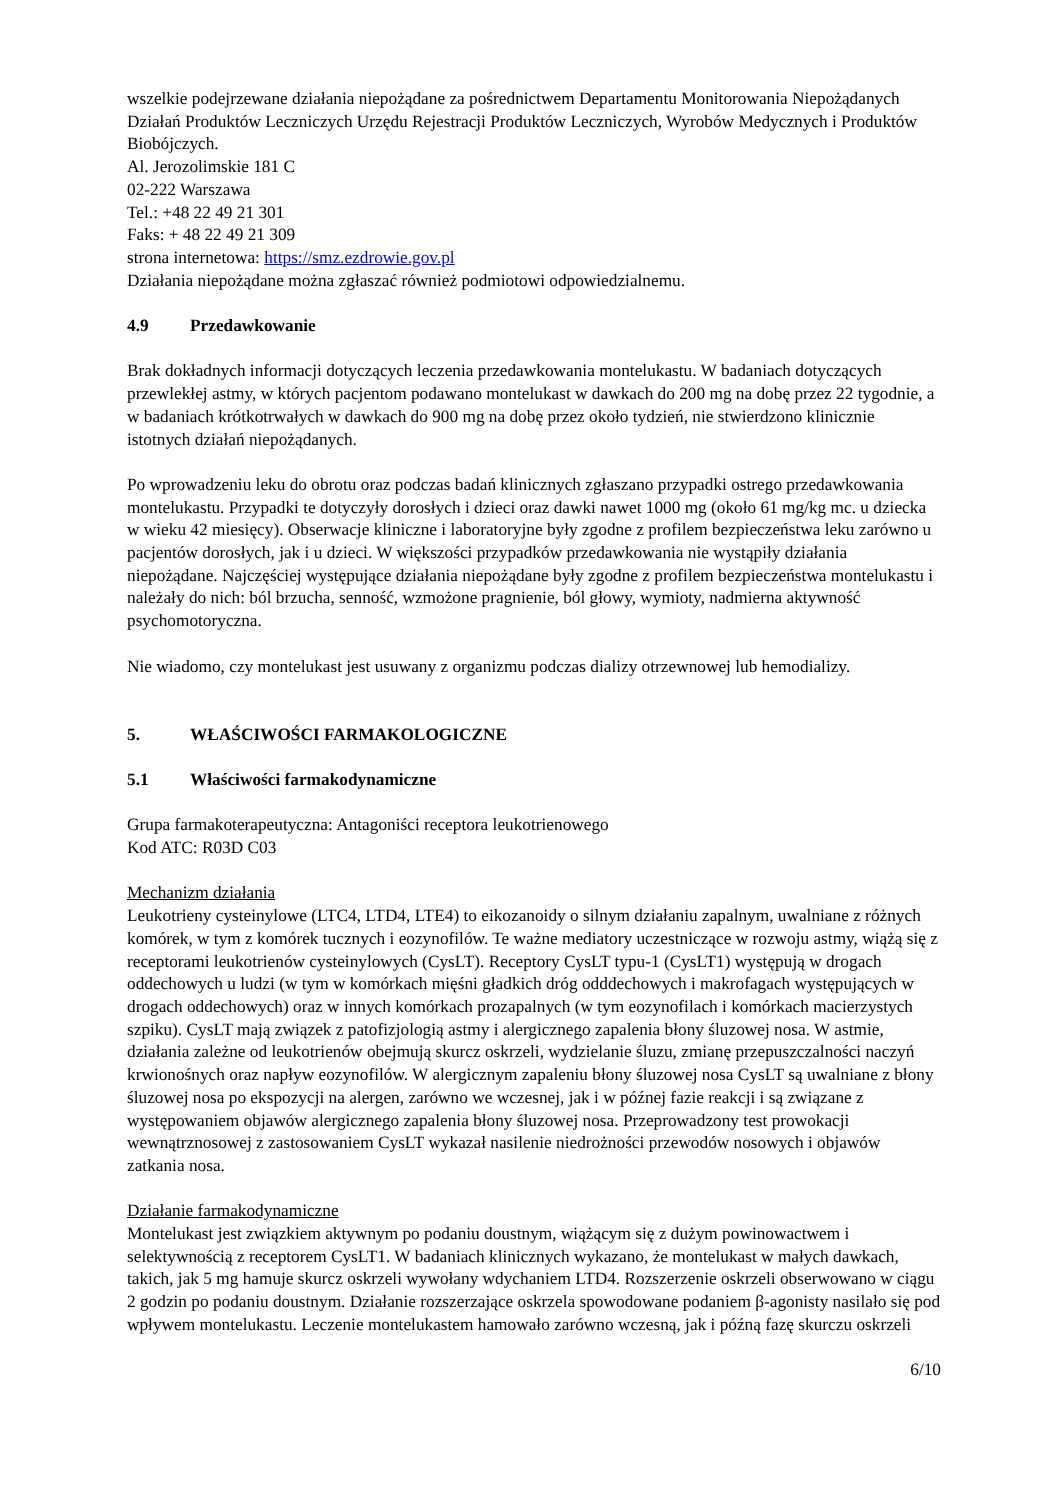wszelkie podejrzewane działania niepożądane za pośrednictwem Departamentu Monitorowania Niepożądanych Działań Produktów Leczniczych Urzędu Rejestracji Produktów Leczniczych, Wyrobów Medycznych i Produktów Biobójczych.
Al. Jerozolimskie 181 C
02-222 Warszawa
Tel.: +48 22 49 21 301
Faks: + 48 22 49 21 309
strona internetowa: https://smz.ezdrowie.gov.pl
Działania niepożądane można zgłaszać również podmiotowi odpowiedzialnemu.
4.9 Przedawkowanie
Brak dokładnych informacji dotyczących leczenia przedawkowania montelukastu. W badaniach dotyczących przewlekłej astmy, w których pacjentom podawano montelukast w dawkach do 200 mg na dobę przez 22 tygodnie, a w badaniach krótkotrwałych w dawkach do 900 mg na dobę przez około tydzień, nie stwierdzono klinicznie istotnych działań niepożądanych.
Po wprowadzeniu leku do obrotu oraz podczas badań klinicznych zgłaszano przypadki ostrego przedawkowania montelukastu. Przypadki te dotyczyły dorosłych i dzieci oraz dawki nawet 1000 mg (około 61 mg/kg mc. u dziecka w wieku 42 miesięcy). Obserwacje kliniczne i laboratoryjne były zgodne z profilem bezpieczeństwa leku zarówno u pacjentów dorosłych, jak i u dzieci. W większości przypadków przedawkowania nie wystąpiły działania niepożądane. Najczęściej występujące działania niepożądane były zgodne z profilem bezpieczeństwa montelukastu i należały do nich: ból brzucha, senność, wzmożone pragnienie, ból głowy, wymioty, nadmierna aktywność psychomotoryczna.
Nie wiadomo, czy montelukast jest usuwany z organizmu podczas dializy otrzewnowej lub hemodializy.
5. WŁAŚCIWOŚCI FARMAKOLOGICZNE
5.1 Właściwości farmakodynamiczne
Grupa farmakoterapeutyczna: Antagoniści receptora leukotrienowego
Kod ATC: R03D C03
Mechanizm działania
Leukotrieny cysteinylowe (LTC4, LTD4, LTE4) to eikozanoidy o silnym działaniu zapalnym, uwalniane z różnych komórek, w tym z komórek tucznych i eozynofilów. Te ważne mediatory uczestniczące w rozwoju astmy, wiążą się z receptorami leukotrienów cysteinylowych (CysLT). Receptory CysLT typu-1 (CysLT1) występują w drogach oddechowych u ludzi (w tym w komórkach mięśni gładkich dróg odddechowych i makrofagach występujących w drogach oddechowych) oraz w innych komórkach prozapalnych (w tym eozynofilach i komórkach macierzystych szpiku). CysLT mają związek z patofizjologią astmy i alergicznego zapalenia błony śluzowej nosa. W astmie, działania zależne od leukotrienów obejmują skurcz oskrzeli, wydzielanie śluzu, zmianę przepuszczalności naczyń krwionośnych oraz napływ eozynofilów. W alergicznym zapaleniu błony śluzowej nosa CysLT są uwalniane z błony śluzowej nosa po ekspozycji na alergen, zarówno we wczesnej, jak i w późnej fazie reakcji i są związane z występowaniem objawów alergicznego zapalenia błony śluzowej nosa. Przeprowadzony test prowokacji wewnątrznosowej z zastosowaniem CysLT wykazał nasilenie niedrożności przewodów nosowych i objawów zatkania nosa.
Działanie farmakodynamiczne
Montelukast jest związkiem aktywnym po podaniu doustnym, wiążącym się z dużym powinowactwem i selektywnością z receptorem CysLT1. W badaniach klinicznych wykazano, że montelukast w małych dawkach, takich, jak 5 mg hamuje skurcz oskrzeli wywołany wdychaniem LTD4. Rozszerzenie oskrzeli obserwowano w ciągu 2 godzin po podaniu doustnym. Działanie rozszerzające oskrzela spowodowane podaniem β-agonisty nasilało się pod wpływem montelukastu. Leczenie montelukastem hamowało zarówno wczesną, jak i późną fazę skurczu oskrzeli
6/10